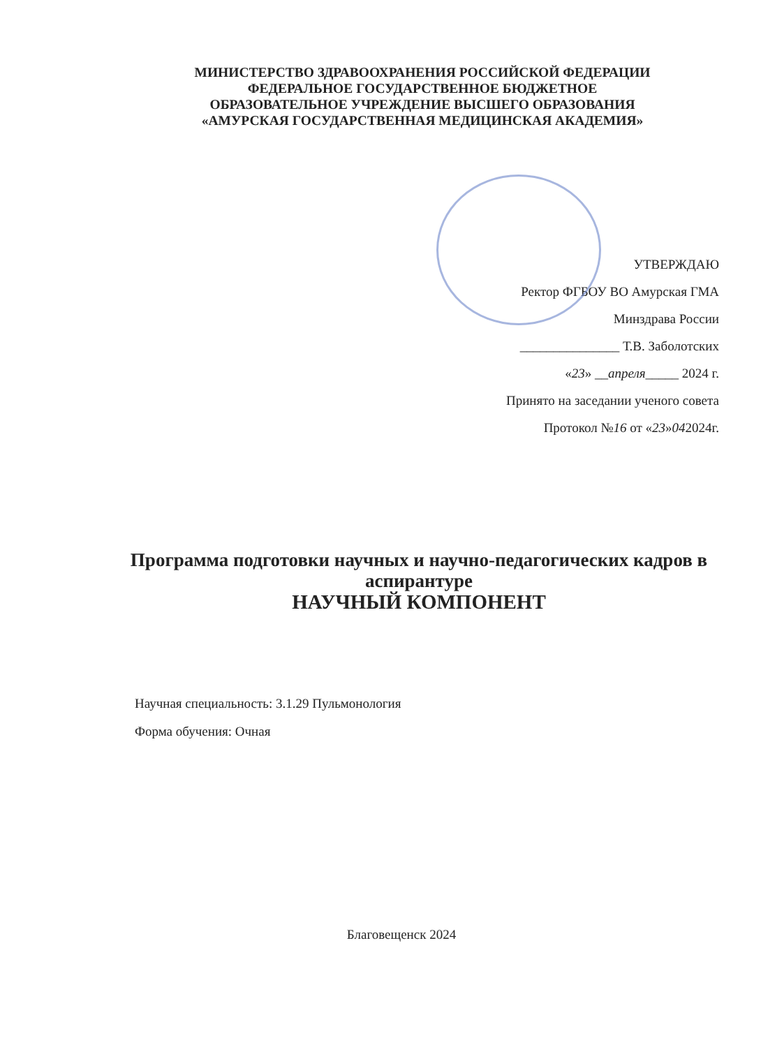МИНИСТЕРСТВО ЗДРАВООХРАНЕНИЯ РОССИЙСКОЙ ФЕДЕРАЦИИ
ФЕДЕРАЛЬНОЕ ГОСУДАРСТВЕННОЕ БЮДЖЕТНОЕ
ОБРАЗОВАТЕЛЬНОЕ УЧРЕЖДЕНИЕ ВЫСШЕГО ОБРАЗОВАНИЯ
«АМУРСКАЯ ГОСУДАРСТВЕННАЯ МЕДИЦИНСКАЯ АКАДЕМИЯ»
УТВЕРЖДАЮ
Ректор ФГБОУ ВО Амурская ГМА
Минздрава России
_______________ Т.В. Заболотских
«23» __апреля_____ 2024 г.
Принято на заседании ученого совета
Протокол №16 от «23»042024г.
Программа подготовки научных и научно-педагогических кадров в аспирантуре
НАУЧНЫЙ КОМПОНЕНТ
Научная специальность: 3.1.29 Пульмонология
Форма обучения: Очная
Благовещенск 2024